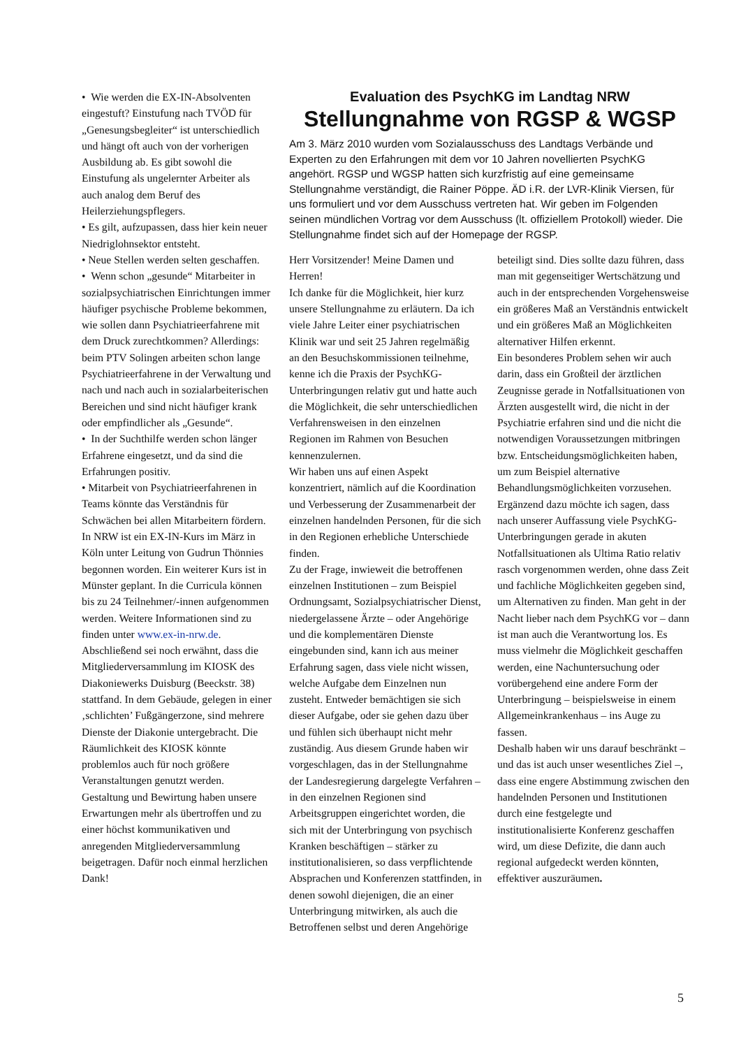• Wie werden die EX-IN-Absolventen eingestuft? Einstufung nach TVÖD für „Genesungsbegleiter“ ist unterschiedlich und hängt oft auch von der vorherigen Ausbildung ab. Es gibt sowohl die Einstufung als ungelernter Arbeiter als auch analog dem Beruf des Heilerziehungspflegers.
• Es gilt, aufzupassen, dass hier kein neuer Niedriglohnsektor entsteht.
• Neue Stellen werden selten geschaffen.
• Wenn schon „gesunde“ Mitarbeiter in sozialpsychiatrischen Einrichtungen immer häufiger psychische Probleme bekommen, wie sollen dann Psychiatrieerfahrene mit dem Druck zurechtkommen? Allerdings: beim PTV Solingen arbeiten schon lange Psychiatrieerfahrene in der Verwaltung und nach und nach auch in sozialarbeiterischen Bereichen und sind nicht häufiger krank oder empfindlicher als „Gesunde“.
• In der Suchthilfe werden schon länger Erfahrene eingesetzt, und da sind die Erfahrungen positiv.
• Mitarbeit von Psychiatrieerfahrenen in Teams könnte das Verständnis für Schwächen bei allen Mitarbeitern fördern.
In NRW ist ein EX-IN-Kurs im März in Köln unter Leitung von Gudrun Thönnies begonnen worden. Ein weiterer Kurs ist in Münster geplant. In die Curricula können bis zu 24 Teilnehmer/-innen aufgenommen werden. Weitere Informationen sind zu finden unter www.ex-in-nrw.de.
Abschließend sei noch erwähnt, dass die Mitgliederversammlung im KIOSK des Diakoniewerks Duisburg (Beeckstr. 38) stattfand. In dem Gebäude, gelegen in einer ‚schlichten’ Fußgängerzone, sind mehrere Dienste der Diakonie untergebracht. Die Räumlichkeit des KIOSK könnte problemlos auch für noch größere Veranstaltungen genutzt werden. Gestaltung und Bewirtung haben unsere Erwartungen mehr als übertroffen und zu einer höchst kommunikativen und anregenden Mitgliederversammlung beigetragen. Dafür noch einmal herzlichen Dank!
Evaluation des PsychKG im Landtag NRW
Stellungnahme von RGSP & WGSP
Am 3. März 2010 wurden vom Sozialausschuss des Landtags Verbände und Experten zu den Erfahrungen mit dem vor 10 Jahren novellierten PsychKG angehört. RGSP und WGSP hatten sich kurzfristig auf eine gemeinsame Stellungnahme verständigt, die Rainer Pöppe. ÄD i.R. der LVR-Klinik Viersen, für uns formuliert und vor dem Ausschuss vertreten hat. Wir geben im Folgenden seinen mündlichen Vortrag vor dem Ausschuss (lt. offiziellem Protokoll) wieder. Die Stellungnahme findet sich auf der Homepage der RGSP.
Herr Vorsitzender! Meine Damen und Herren!
Ich danke für die Möglichkeit, hier kurz unsere Stellungnahme zu erläutern. Da ich viele Jahre Leiter einer psychiatrischen Klinik war und seit 25 Jahren regelmäßig an den Besuchskommissionen teilnehme, kenne ich die Praxis der PsychKG-Unterbringungen relativ gut und hatte auch die Möglichkeit, die sehr unterschiedlichen Verfahrensweisen in den einzelnen Regionen im Rahmen von Besuchen kennenzulernen.
Wir haben uns auf einen Aspekt konzentriert, nämlich auf die Koordination und Verbesserung der Zusammenarbeit der einzelnen handelnden Personen, für die sich in den Regionen erhebliche Unterschiede finden.
Zu der Frage, inwieweit die betroffenen einzelnen Institutionen – zum Beispiel Ordnungsamt, Sozialpsychiatrischer Dienst, niedergelassene Ärzte – oder Angehörige und die komplementären Dienste eingebunden sind, kann ich aus meiner Erfahrung sagen, dass viele nicht wissen, welche Aufgabe dem Einzelnen nun zusteht. Entweder bemächtigen sie sich dieser Aufgabe, oder sie gehen dazu über und fühlen sich überhaupt nicht mehr zuständig. Aus diesem Grunde haben wir vorgeschlagen, das in der Stellungnahme der Landesregierung dargelegte Verfahren – in den einzelnen Regionen sind Arbeitsgruppen eingerichtet worden, die sich mit der Unterbringung von psychisch Kranken beschäftigen – stärker zu institutionalisieren, so dass verpflichtende Absprachen und Konferenzen stattfinden, in denen sowohl diejenigen, die an einer Unterbringung mitwirken, als auch die Betroffenen selbst und deren Angehörige
beteiligt sind. Dies sollte dazu führen, dass man mit gegenseitiger Wertschätzung und auch in der entsprechenden Vorgehensweise ein größeres Maß an Verständnis entwickelt und ein größeres Maß an Möglichkeiten alternativer Hilfen erkennt.
Ein besonderes Problem sehen wir auch darin, dass ein Großteil der ärztlichen Zeugnisse gerade in Notfallsituationen von Ärzten ausgestellt wird, die nicht in der Psychiatrie erfahren sind und die nicht die notwendigen Voraussetzungen mitbringen bzw. Entscheidungsmöglichkeiten haben, um zum Beispiel alternative Behandlungsmöglichkeiten vorzusehen.
Ergänzend dazu möchte ich sagen, dass nach unserer Auffassung viele PsychKG-Unterbringungen gerade in akuten Notfallsituationen als Ultima Ratio relativ rasch vorgenommen werden, ohne dass Zeit und fachliche Möglichkeiten gegeben sind, um Alternativen zu finden. Man geht in der Nacht lieber nach dem PsychKG vor – dann ist man auch die Verantwortung los. Es muss vielmehr die Möglichkeit geschaffen werden, eine Nachuntersuchung oder vorübergehend eine andere Form der Unterbringung – beispielsweise in einem Allgemeinkrankenhaus – ins Auge zu fassen.
Deshalb haben wir uns darauf beschränkt – und das ist auch unser wesentliches Ziel –, dass eine engere Abstimmung zwischen den handelnden Personen und Institutionen durch eine festgelegte und institutionalisierte Konferenz geschaffen wird, um diese Defizite, die dann auch regional aufgedeckt werden könnten, effektiver auszuräumen.
5